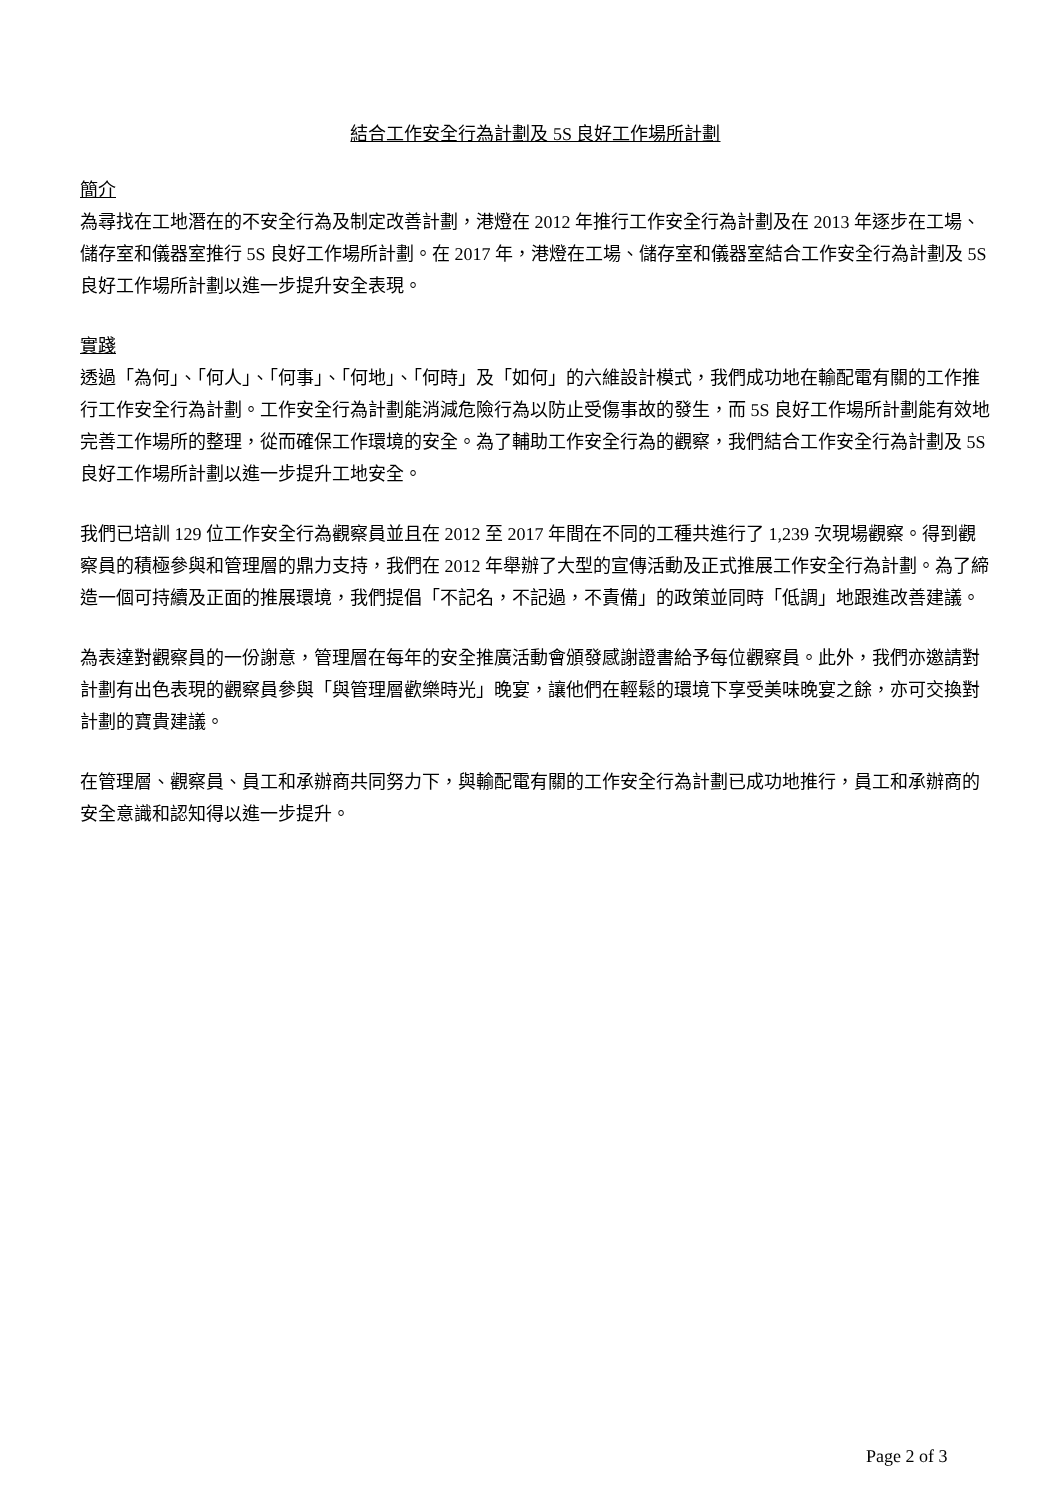結合工作安全行為計劃及 5S 良好工作場所計劃
簡介
為尋找在工地潛在的不安全行為及制定改善計劃，港燈在 2012 年推行工作安全行為計劃及在 2013 年逐步在工場、儲存室和儀器室推行 5S 良好工作場所計劃。在 2017 年，港燈在工場、儲存室和儀器室結合工作安全行為計劃及 5S 良好工作場所計劃以進一步提升安全表現。
實踐
透過「為何」、「何人」、「何事」、「何地」、「何時」及「如何」的六維設計模式，我們成功地在輸配電有關的工作推行工作安全行為計劃。工作安全行為計劃能消減危險行為以防止受傷事故的發生，而 5S 良好工作場所計劃能有效地完善工作場所的整理，從而確保工作環境的安全。為了輔助工作安全行為的觀察，我們結合工作安全行為計劃及 5S 良好工作場所計劃以進一步提升工地安全。
我們已培訓 129 位工作安全行為觀察員並且在 2012 至 2017 年間在不同的工種共進行了 1,239 次現場觀察。得到觀察員的積極參與和管理層的鼎力支持，我們在 2012 年舉辦了大型的宣傳活動及正式推展工作安全行為計劃。為了締造一個可持續及正面的推展環境，我們提倡「不記名，不記過，不責備」的政策並同時「低調」地跟進改善建議。
為表達對觀察員的一份謝意，管理層在每年的安全推廣活動會頒發感謝證書給予每位觀察員。此外，我們亦邀請對計劃有出色表現的觀察員參與「與管理層歡樂時光」晚宴，讓他們在輕鬆的環境下享受美味晚宴之餘，亦可交換對計劃的寶貴建議。
在管理層、觀察員、員工和承辦商共同努力下，與輸配電有關的工作安全行為計劃已成功地推行，員工和承辦商的安全意識和認知得以進一步提升。
Page 2 of 3